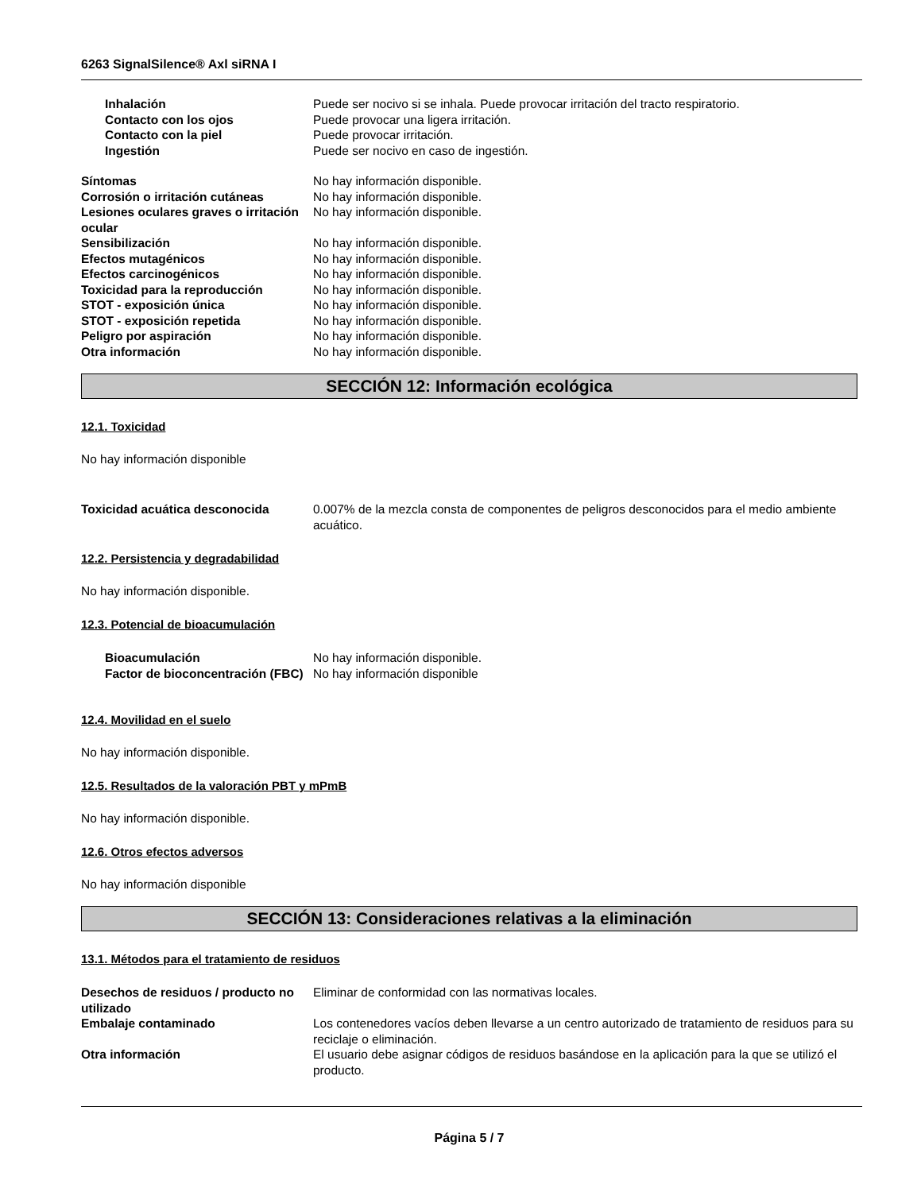6263 SignalSilence® Axl siRNA I
Inhalación Puede ser nocivo si se inhala. Puede provocar irritación del tracto respiratorio.
Contacto con los ojos Puede provocar una ligera irritación.
Contacto con la piel Puede provocar irritación.
Ingestión Puede ser nocivo en caso de ingestión.
Síntomas No hay información disponible.
Corrosión o irritación cutáneas No hay información disponible.
Lesiones oculares graves o irritación ocular
No hay información disponible.
Sensibilización No hay información disponible.
Efectos mutagénicos No hay información disponible.
Efectos carcinogénicos No hay información disponible.
Toxicidad para la reproducción No hay información disponible.
STOT - exposición única No hay información disponible.
STOT - exposición repetida No hay información disponible.
Peligro por aspiración No hay información disponible.
Otra información No hay información disponible.
SECCIÓN 12: Información ecológica
12.1. Toxicidad
No hay información disponible
Toxicidad acuática desconocida 0.007% de la mezcla consta de componentes de peligros desconocidos para el medio ambiente acuático.
12.2. Persistencia y degradabilidad
No hay información disponible.
12.3. Potencial de bioacumulación
Bioacumulación No hay información disponible.
Factor de bioconcentración (FBC)
No hay información disponible
12.4. Movilidad en el suelo
No hay información disponible.
12.5. Resultados de la valoración PBT y mPmB
No hay información disponible.
12.6. Otros efectos adversos
No hay información disponible
SECCIÓN 13: Consideraciones relativas a la eliminación
13.1. Métodos para el tratamiento de residuos
Desechos de residuos / producto no utilizado
Eliminar de conformidad con las normativas locales.
Embalaje contaminado Los contenedores vacíos deben llevarse a un centro autorizado de tratamiento de residuos para su reciclaje o eliminación.
Otra información El usuario debe asignar códigos de residuos basándose en la aplicación para la que se utilizó el producto.
Página 5 / 7